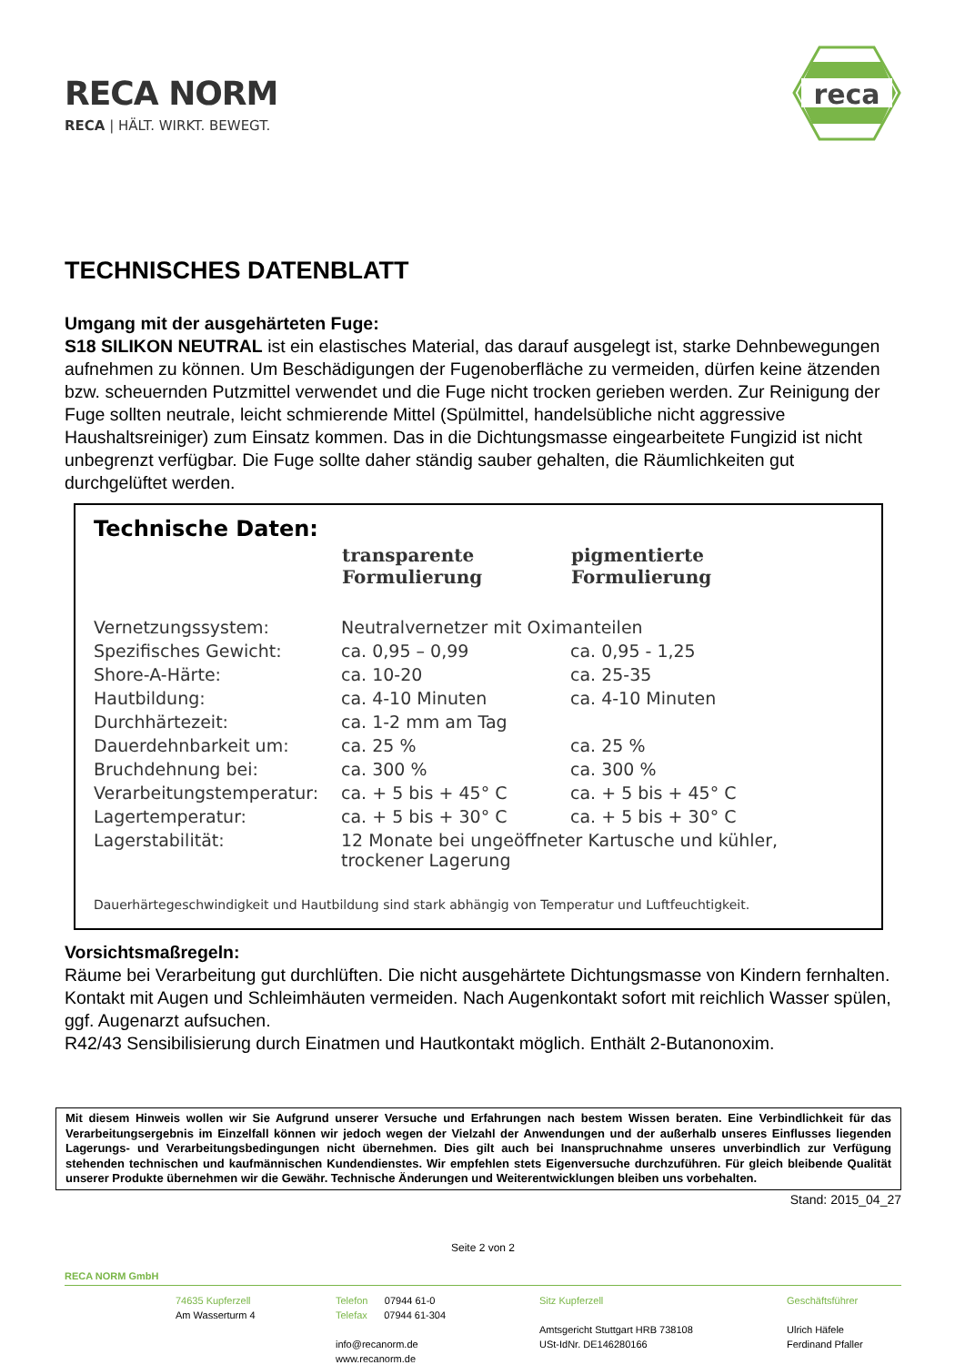RECA NORM
RECA | HÄLT. WIRKT. BEWEGT.
reca
TECHNISCHES DATENBLATT
Umgang mit der ausgehärteten Fuge:
S18 SILIKON NEUTRAL ist ein elastisches Material, das darauf ausgelegt ist, starke Dehnbewegungen aufnehmen zu können. Um Beschädigungen der Fugenoberfläche zu vermeiden, dürfen keine ätzenden bzw. scheuernden Putzmittel verwendet und die Fuge nicht trocken gerieben werden. Zur Reinigung der Fuge sollten neutrale, leicht schmierende Mittel (Spülmittel, handelsübliche nicht aggressive Haushaltsreiniger) zum Einsatz kommen. Das in die Dichtungsmasse eingearbeitete Fungizid ist nicht unbegrenzt verfügbar. Die Fuge sollte daher ständig sauber gehalten, die Räumlichkeiten gut durchgelüftet werden.
Technische Daten:
| | transparente Formulierung | pigmentierte Formulierung |
| --- | --- | --- |
| Vernetzungssystem: | Neutralvernetzer mit Oximanteilen | |
| Spezifisches Gewicht: | ca. 0,95 – 0,99 | ca. 0,95 - 1,25 |
| Shore-A-Härte: | ca. 10-20 | ca. 25-35 |
| Hautbildung: | ca. 4-10 Minuten | ca. 4-10 Minuten |
| Durchhärtezeit: | ca. 1-2 mm am Tag | |
| Dauerdehnbarkeit um: | ca. 25 % | ca. 25 % |
| Bruchdehnung bei: | ca. 300 % | ca. 300 % |
| Verarbeitungstemperatur: | ca. + 5 bis + 45° C | ca. + 5 bis + 45° C |
| Lagertemperatur: | ca. + 5 bis + 30° C | ca. + 5 bis + 30° C |
| Lagerstabilität: | 12 Monate bei ungeöffneter Kartusche und kühler, trockener Lagerung | |
Dauerhärtegeschwindigkeit und Hautbildung sind stark abhängig von Temperatur und Luftfeuchtigkeit.
Vorsichtsmaßregeln:
Räume bei Verarbeitung gut durchlüften. Die nicht ausgehärtete Dichtungsmasse von Kindern fernhalten. Kontakt mit Augen und Schleimhäuten vermeiden. Nach Augenkontakt sofort mit reichlich Wasser spülen, ggf. Augenarzt aufsuchen.
R42/43 Sensibilisierung durch Einatmen und Hautkontakt möglich. Enthält 2-Butanonoxim.
Mit diesem Hinweis wollen wir Sie Aufgrund unserer Versuche und Erfahrungen nach bestem Wissen beraten. Eine Verbindlichkeit für das Verarbeitungsergebnis im Einzelfall können wir jedoch wegen der Vielzahl der Anwendungen und der außerhalb unseres Einflusses liegenden Lagerungs- und Verarbeitungsbedingungen nicht übernehmen. Dies gilt auch bei Inanspruchnahme unseres unverbindlich zur Verfügung stehenden technischen und kaufmännischen Kundendienstes. Wir empfehlen stets Eigenversuche durchzuführen. Für gleich bleibende Qualität unserer Produkte übernehmen wir die Gewähr. Technische Änderungen und Weiterentwicklungen bleiben uns vorbehalten.
Stand: 2015_04_27
Seite 2 von 2
RECA NORM GmbH
74635 Kupferzell
Am Wasserturm 4
Telefon 07944 61-0
Telefax 07944 61-304
info@recanorm.de
www.recanorm.de
Sitz Kupferzell
Amtsgericht Stuttgart HRB 738108
USt-IdNr. DE146280166
Geschäftsführer
Ulrich Häfele
Ferdinand Pfaller